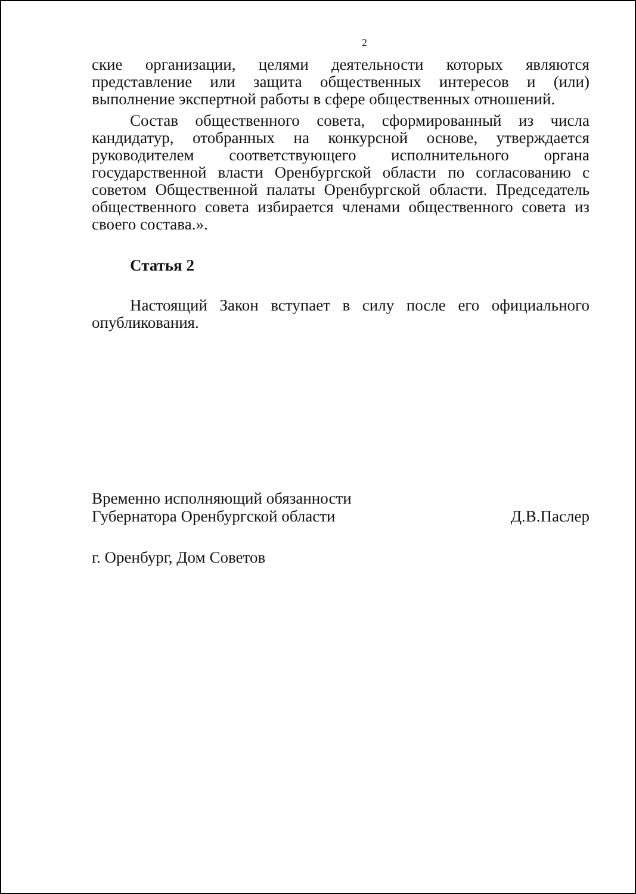2
ские организации, целями деятельности которых являются представление или защита общественных интересов и (или) выполнение экспертной работы в сфере общественных отношений.
Состав общественного совета, сформированный из числа кандидатур, отобранных на конкурсной основе, утверждается руководителем соответ­ствующего исполнительного органа государственной власти Оренбургской области по согласованию с советом Общественной палаты Оренбургской об­ласти. Председатель общественного совета избирается членами общественного совета из своего состава.».
Статья 2
Настоящий Закон вступает в силу после его официального опубликова­ния.
Временно исполняющий обязанности
Губернатора Оренбургской области
Д.В.Паслер
г. Оренбург, Дом Советов